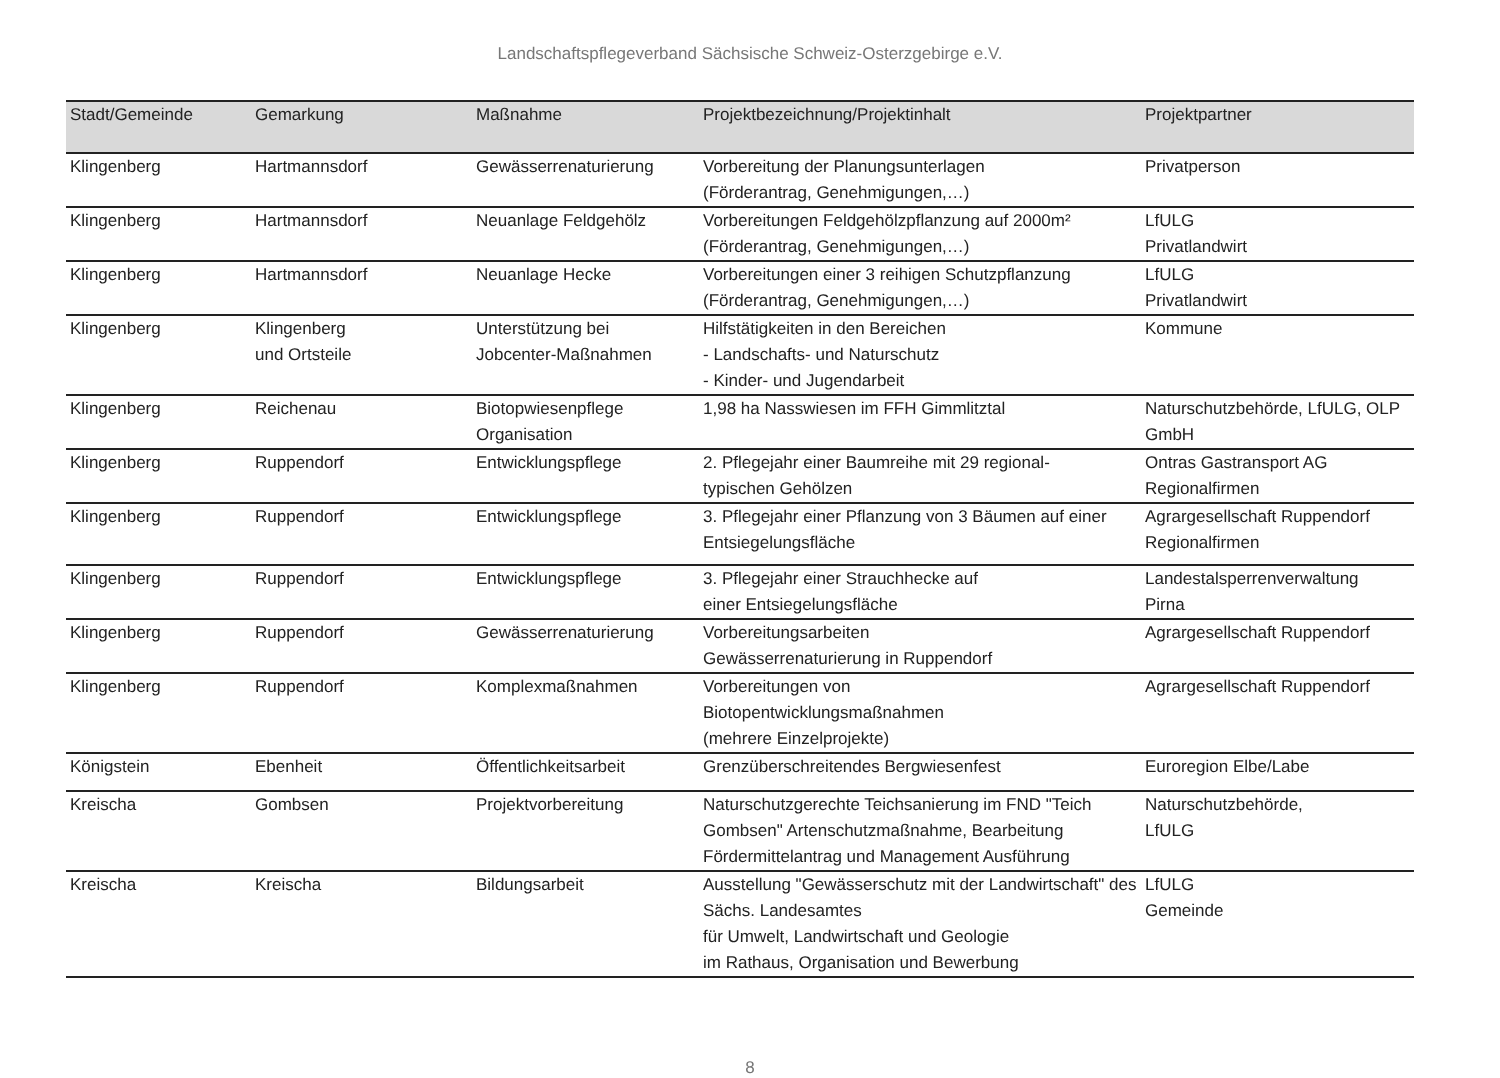Landschaftspflegeverband Sächsische Schweiz-Osterzgebirge e.V.
| Stadt/Gemeinde | Gemarkung | Maßnahme | Projektbezeichnung/Projektinhalt | Projektpartner |
| --- | --- | --- | --- | --- |
| Klingenberg | Hartmannsdorf | Gewässerrenaturierung | Vorbereitung der Planungsunterlagen (Förderantrag, Genehmigungen,…) | Privatperson |
| Klingenberg | Hartmannsdorf | Neuanlage Feldgehölz | Vorbereitungen Feldgehölzpflanzung auf 2000m² (Förderantrag, Genehmigungen,…) | LfULG Privatlandwirt |
| Klingenberg | Hartmannsdorf | Neuanlage Hecke | Vorbereitungen einer 3 reihigen Schutzpflanzung (Förderantrag, Genehmigungen,…) | LfULG Privatlandwirt |
| Klingenberg | Klingenberg und Ortsteile | Unterstützung bei Jobcenter-Maßnahmen | Hilfstätigkeiten in den Bereichen - Landschafts- und Naturschutz - Kinder- und Jugendarbeit | Kommune |
| Klingenberg | Reichenau | Biotopwiesenpflege Organisation | 1,98 ha Nasswiesen im FFH Gimmlitztal | Naturschutzbehörde, LfULG, OLP GmbH |
| Klingenberg | Ruppendorf | Entwicklungspflege | 2. Pflegejahr einer Baumreihe mit 29 regional- typischen Gehölzen | Ontras Gastransport AG Regionalfirmen |
| Klingenberg | Ruppendorf | Entwicklungspflege | 3. Pflegejahr einer Pflanzung von 3 Bäumen auf einer Entsiegelungsfläche | Agrargesellschaft Ruppendorf Regionalfirmen |
| Klingenberg | Ruppendorf | Entwicklungspflege | 3. Pflegejahr einer Strauchhecke auf einer Entsiegelungsfläche | Landestalsperrenverwaltung Pirna |
| Klingenberg | Ruppendorf | Gewässerrenaturierung | Vorbereitungsarbeiten Gewässerrenaturierung in Ruppendorf | Agrargesellschaft Ruppendorf |
| Klingenberg | Ruppendorf | Komplexmaßnahmen | Vorbereitungen von Biotopentwicklungsmaßnahmen (mehrere Einzelprojekte) | Agrargesellschaft Ruppendorf |
| Königstein | Ebenheit | Öffentlichkeitsarbeit | Grenzüberschreitendes Bergwiesenfest | Euroregion Elbe/Labe |
| Kreischa | Gombsen | Projektvorbereitung | Naturschutzgerechte Teichsanierung im FND "Teich Gombsen" Artenschutzmaßnahme, Bearbeitung Fördermittelantrag und Management Ausführung | Naturschutzbehörde, LfULG |
| Kreischa | Kreischa | Bildungsarbeit | Ausstellung "Gewässerschutz mit der Landwirtschaft" des Sächs. Landesamtes für Umwelt, Landwirtschaft und Geologie im Rathaus, Organisation und Bewerbung | LfULG Gemeinde |
8